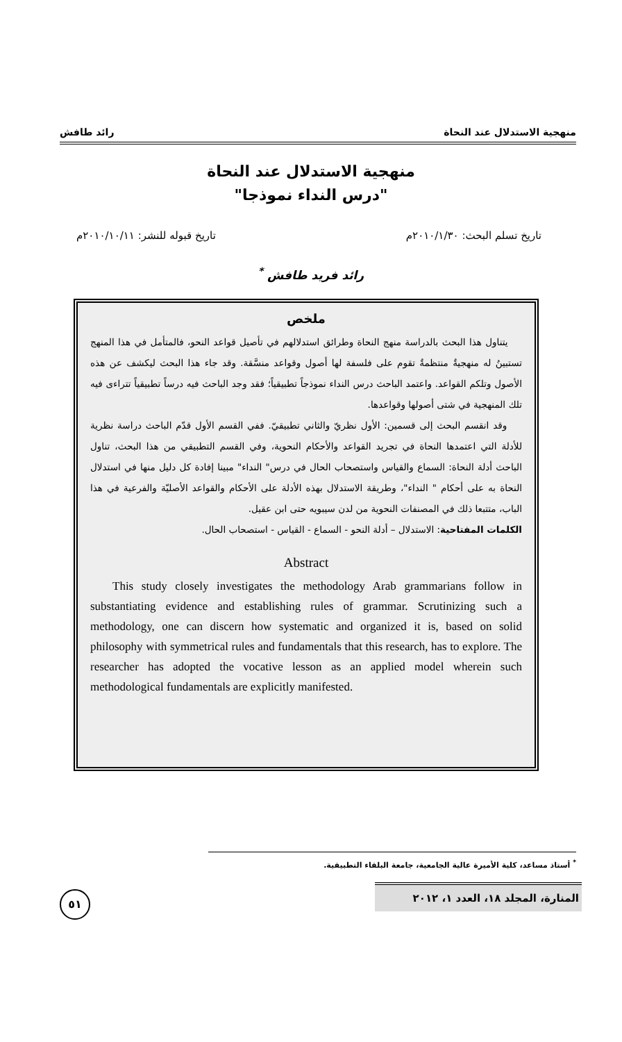منهجية الاستدلال عند النحاة رائد طافش
منهجية الاستدلال عند النحاة
"درس النداء نموذجا"
تاريخ تسلم البحث: ٢٠١٠/١/٣٠م تاريخ قبوله للنشر: ٢٠١٠/١٠/١١م
رائد فريد طافش <sup>*</sup>
ملخص
يتناول هذا البحث بالدراسة منهج النحاة وطرائق استدلالهم في تأصيل قواعد النحو، فالمتأمل في هذا المنهج تستبينُ له منهجيةٌ منتظمةٌ تقوم على فلسفة لها أصول وقواعد منسَّقة. وقد جاء هذا البحث ليكشف عن هذه الأصول وتلكم القواعد. واعتمد الباحث درس النداء نموذجاً تطبيقياً؛ فقد وجد الباحث فيه درساً تطبيقياً تتراءى فيه تلك المنهجية في شتى أصولها وقواعدها.
وقد انقسم البحث إلى قسمين: الأول نظريّ والثاني تطبيقيّ. ففي القسم الأول قدّم الباحث دراسة نظرية للأدلة التي اعتمدها النحاة في تجريد القواعد والأحكام النحوية، وفي القسم التطبيقي من هذا البحث، تناول الباحث أدلة النحاة: السماع والقياس واستصحاب الحال في درس" النداء" مبينا إفادة كل دليل منها في استدلال النحاة به على أحكام " النداء"، وطريقة الاستدلال بهذه الأدلة على الأحكام والقواعد الأصليّة والفرعية في هذا الباب، متتبعا ذلك في المصنفات النحوية من لدن سيبويه حتى ابن عقيل.
الكلمات المفتاحية: الاستدلال – أدلة النحو - السماع - القياس - استصحاب الحال.
Abstract
This study closely investigates the methodology Arab grammarians follow in substantiating evidence and establishing rules of grammar. Scrutinizing such a methodology, one can discern how systematic and organized it is, based on solid philosophy with symmetrical rules and fundamentals that this research, has to explore. The researcher has adopted the vocative lesson as an applied model wherein such methodological fundamentals are explicitly manifested.
<sup>*</sup> أستاذ مساعد، كلية الأميرة عالية الجامعية، جامعة البلقاء التطبيقية.
المنارة، المجلد ١٨، العدد ١، ٢٠١٢
٥١